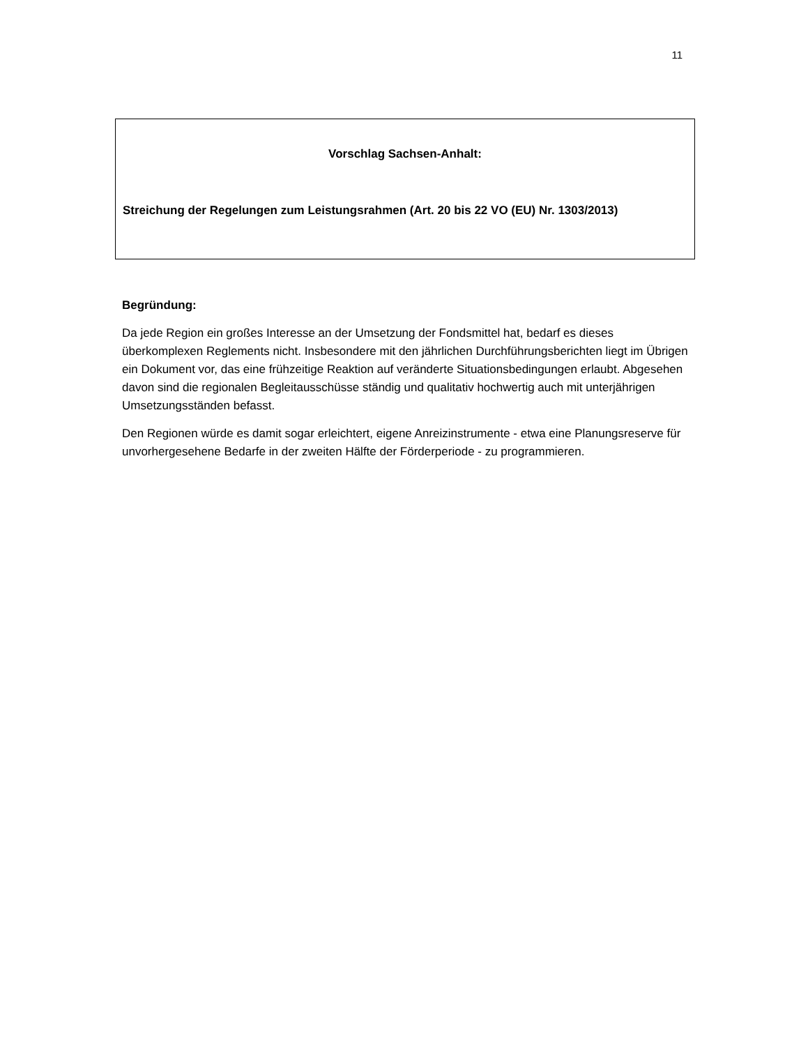11
Vorschlag Sachsen-Anhalt:
Streichung der Regelungen zum Leistungsrahmen (Art. 20 bis 22 VO (EU) Nr. 1303/2013)
Begründung:
Da jede Region ein großes Interesse an der Umsetzung der Fondsmittel hat, bedarf es dieses überkomplexen Reglements nicht. Insbesondere mit den jährlichen Durchführungsberichten liegt im Übrigen ein Dokument vor, das eine frühzeitige Reaktion auf veränderte Situationsbedingungen erlaubt. Abgesehen davon sind die regionalen Begleitausschüsse ständig und qualitativ hochwertig auch mit unterjährigen Umsetzungsständen befasst.
Den Regionen würde es damit sogar erleichtert, eigene Anreizinstrumente - etwa eine Planungsreserve für unvorhergesehene Bedarfe in der zweiten Hälfte der Förderperiode - zu programmieren.